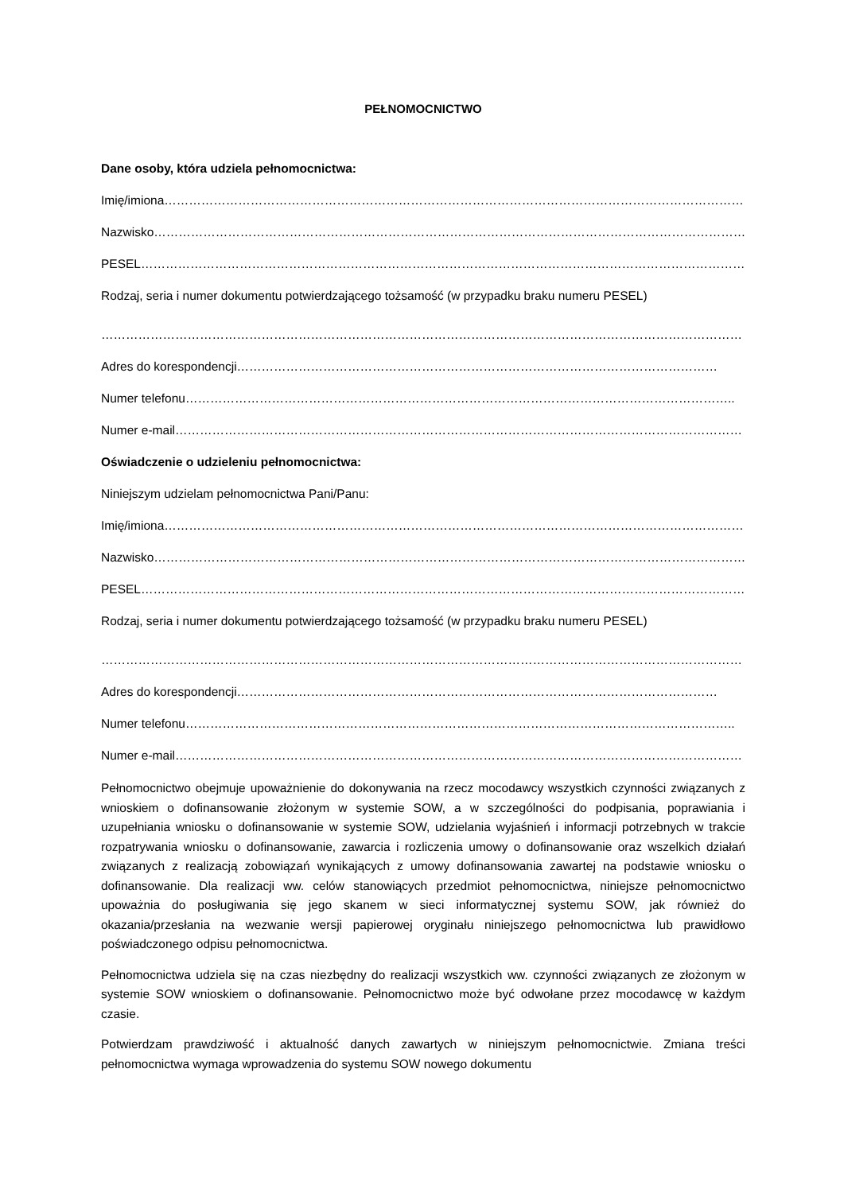PEŁNOMOCNICTWO
Dane osoby, która udziela pełnomocnictwa:
Imię/imiona……………………………………………………………………………………………………………………………
Nazwisko………………………………………………………………………………………………………………………………..
PESEL……………………………………………………………………………………………………………………………………..
Rodzaj, seria i numer dokumentu potwierdzającego tożsamość (w przypadku braku numeru PESEL)
…………………………………………………………………………………………………………………………………………
Adres do korespondencji………………………………………………………………………………………………………
Numer telefonu……………………………………………………………………………………………………………………..
Numer e-mail…………………………………………………………………………………………………………………………
Oświadczenie o udzieleniu pełnomocnictwa:
Niniejszym udzielam pełnomocnictwa Pani/Panu:
Imię/imiona……………………………………………………………………………………………………………………………
Nazwisko………………………………………………………………………………………………………………………………..
PESEL……………………………………………………………………………………………………………………………………..
Rodzaj, seria i numer dokumentu potwierdzającego tożsamość (w przypadku braku numeru PESEL)
…………………………………………………………………………………………………………………………………………
Adres do korespondencji………………………………………………………………………………………………………
Numer telefonu……………………………………………………………………………………………………………………..
Numer e-mail…………………………………………………………………………………………………………………………
Pełnomocnictwo obejmuje upoważnienie do dokonywania na rzecz mocodawcy wszystkich czynności związanych z wnioskiem o dofinansowanie złożonym w systemie SOW, a w szczególności do podpisania, poprawiania i uzupełniania wniosku o dofinansowanie w systemie SOW, udzielania wyjaśnień i informacji potrzebnych w trakcie rozpatrywania wniosku o dofinansowanie, zawarcia i rozliczenia umowy o dofinansowanie oraz wszelkich działań związanych z realizacją zobowiązań wynikających z umowy dofinansowania zawartej na podstawie wniosku o dofinansowanie. Dla realizacji ww. celów stanowiących przedmiot pełnomocnictwa, niniejsze pełnomocnictwo upoważnia do posługiwania się jego skanem w sieci informatycznej systemu SOW, jak również do okazania/przesłania na wezwanie wersji papierowej oryginału niniejszego pełnomocnictwa lub prawidłowo poświadczonego odpisu pełnomocnictwa.
Pełnomocnictwa udziela się na czas niezbędny do realizacji wszystkich ww. czynności związanych ze złożonym w systemie SOW wnioskiem o dofinansowanie. Pełnomocnictwo może być odwołane przez mocodawcę w każdym czasie.
Potwierdzam prawdziwość i aktualność danych zawartych w niniejszym pełnomocnictwie. Zmiana treści pełnomocnictwa wymaga wprowadzenia do systemu SOW nowego dokumentu